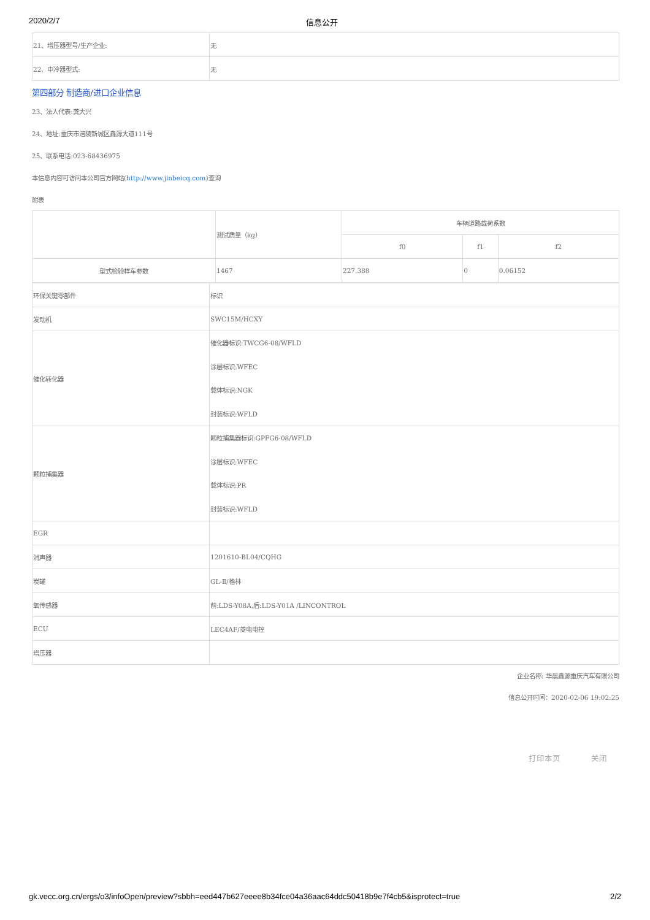2020/2/7 信息公开
| 21、增压器型号/生产企业: | 无 |
| 22、中冷器型式: | 无 |
第四部分 制造商/进口企业信息
23、法人代表:龚大兴
24、地址:重庆市涪陵新城区鑫源大道111号
25、联系电话:023-68436975
本信息内容可访问本公司官方网站(http://www.jinbeicq.com)查询
附表
| | 测试质量（kg） | 车辆道路载荷系数 | | |
| | | f0 | f1 | f2 |
| 型式检验样车参数 | 1467 | 227.388 | 0 | 0.06152 |
| 环保关键零部件 | 标识 |
| 发动机 | SWC15M/HCXY |
| 催化转化器 | 催化器标识:TWCG6-08/WFLD 涂层标识:WFEC 载体标识:NGK 封装标识:WFLD |
| 颗粒捕集器 | 颗粒捕集器标识:GPFG6-08/WFLD 涂层标识:WFEC 载体标识:PR 封装标识:WFLD |
| EGR | |
| 消声器 | 1201610-BL04/CQHG |
| 炭罐 | GL-Ⅱ/格林 |
| 氧传感器 | 前:LDS-Y08A,后:LDS-Y01A /LINCONTROL |
| ECU | LEC4AF/菱电电控 |
| 增压器 | |
企业名称: 华晨鑫源重庆汽车有限公司
信息公开时间：2020-02-06 19:02:25
打印本页 关闭
gk.vecc.org.cn/ergs/o3/infoOpen/preview?sbbh=eed447b627eeee8b34fce04a36aac64ddc50418b9e7f4cb5&isprotect=true 2/2